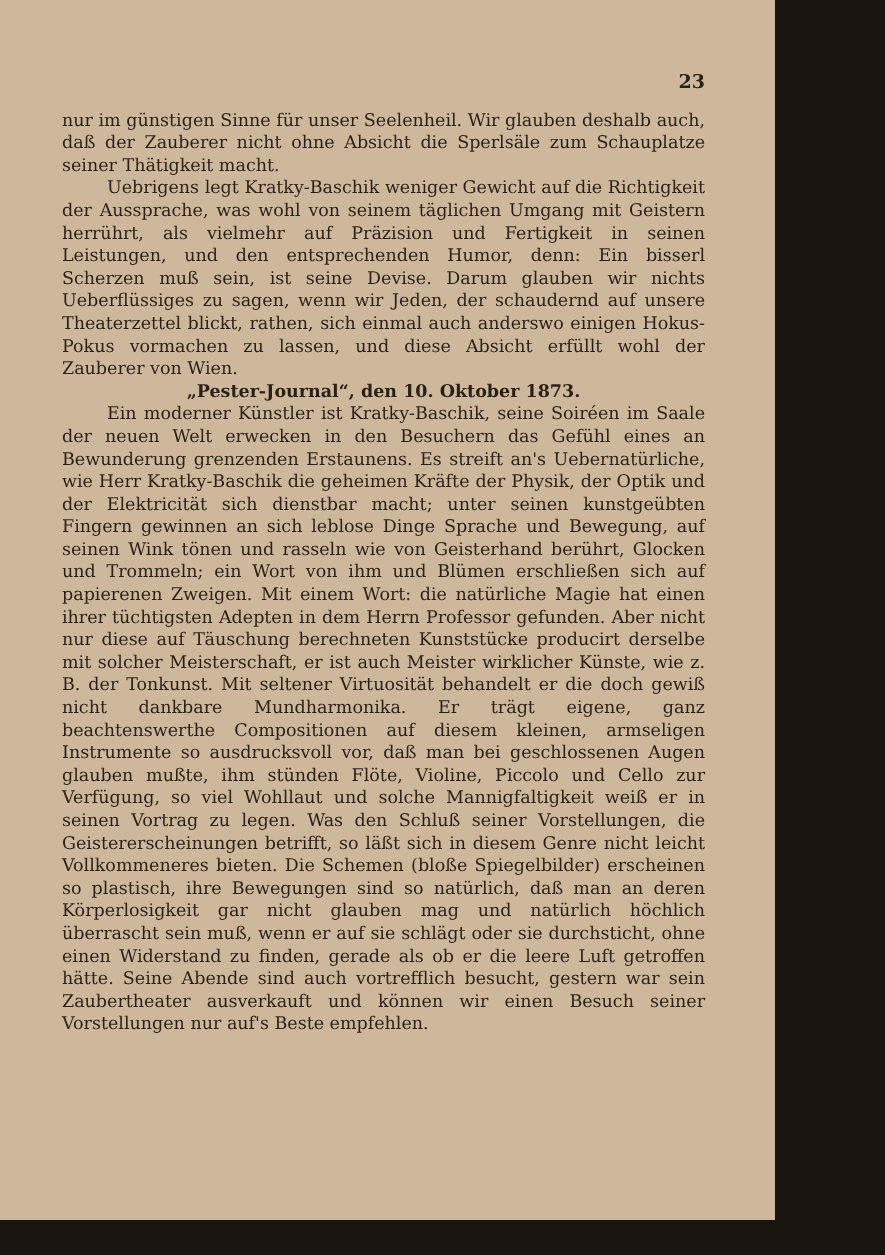23
nur im günstigen Sinne für unser Seelenheil. Wir glauben deshalb auch, daß der Zauberer nicht ohne Absicht die Sperlsäle zum Schauplatze seiner Thätigkeit macht.
Uebrigens legt Kratky-Baschik weniger Gewicht auf die Richtigkeit der Aussprache, was wohl von seinem täglichen Umgang mit Geistern herrührt, als vielmehr auf Präzision und Fertigkeit in seinen Leistungen, und den entsprechenden Humor, denn: Ein bisserl Scherzen muß sein, ist seine Devise. Darum glauben wir nichts Ueberflüssiges zu sagen, wenn wir Jeden, der schaudernd auf unsere Theaterzettel blickt, rathen, sich einmal auch anderswo einigen Hokus-Pokus vormachen zu lassen, und diese Absicht erfüllt wohl der Zauberer von Wien.
„Pester-Journal“, den 10. Oktober 1873.
Ein moderner Künstler ist Kratky-Baschik, seine Soiréen im Saale der neuen Welt erwecken in den Besuchern das Gefühl eines an Bewunderung grenzenden Erstaunens. Es streift an's Uebernatürliche, wie Herr Kratky-Baschik die geheimen Kräfte der Physik, der Optik und der Elektricität sich dienstbar macht; unter seinen kunstgeübten Fingern gewinnen an sich leblose Dinge Sprache und Bewegung, auf seinen Wink tönen und rasseln wie von Geisterhand berührt, Glocken und Trommeln; ein Wort von ihm und Blümen erschließen sich auf papierenen Zweigen. Mit einem Wort: die natürliche Magie hat einen ihrer tüchtigsten Adepten in dem Herrn Professor gefunden. Aber nicht nur diese auf Täuschung berechneten Kunststücke producirt derselbe mit solcher Meisterschaft, er ist auch Meister wirklicher Künste, wie z. B. der Tonkunst. Mit seltener Virtuosität behandelt er die doch gewiß nicht dankbare Mundharmonika. Er trägt eigene, ganz beachtenswerthe Compositionen auf diesem kleinen, armseligen Instrumente so ausdrucksvoll vor, daß man bei geschlossenen Augen glauben mußte, ihm stünden Flöte, Violine, Piccolo und Cello zur Verfügung, so viel Wohllaut und solche Mannigfaltigkeit weiß er in seinen Vortrag zu legen. Was den Schluß seiner Vorstellungen, die Geistererscheinungen betrifft, so läßt sich in diesem Genre nicht leicht Vollkommeneres bieten. Die Schemen (bloße Spiegelbilder) erscheinen so plastisch, ihre Bewegungen sind so natürlich, daß man an deren Körperlosigkeit gar nicht glauben mag und natürlich höchlich überrascht sein muß, wenn er auf sie schlägt oder sie durchsticht, ohne einen Widerstand zu finden, gerade als ob er die leere Luft getroffen hätte. Seine Abende sind auch vortrefflich besucht, gestern war sein Zaubertheater ausverkauft und können wir einen Besuch seiner Vorstellungen nur auf's Beste empfehlen.